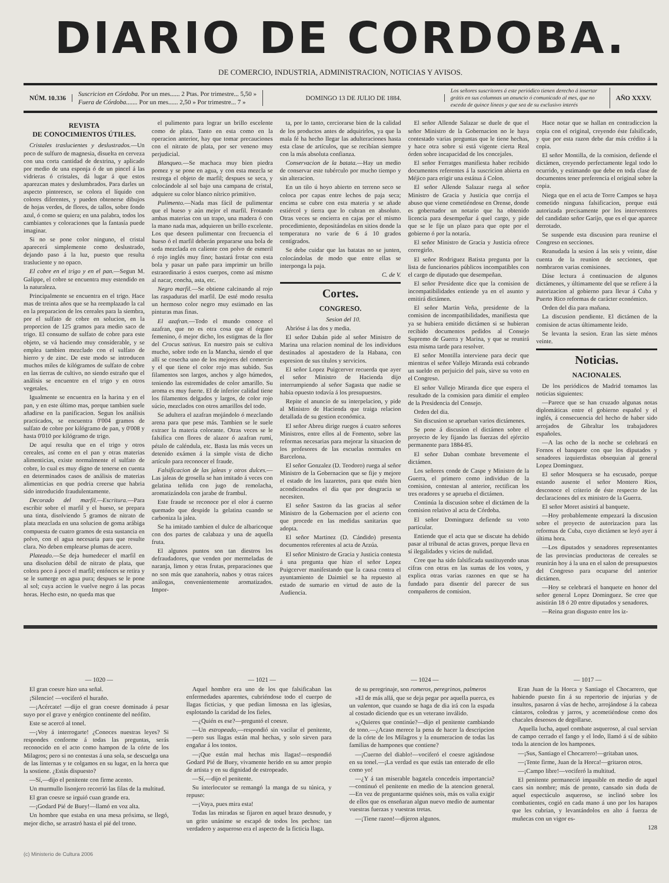DIARIO DE CORDOBA.
DE COMERCIO, INDUSTRIA, ADMINISTRACION, NOTICIAS Y AVISOS.
NÚM. 10.336
Suscricion en Córdoba. Por un mes...... 2 Ptas. Por trimestre... 5,50 »
Fuera de Córdoba....... Por un mes...... 2,50 » Por trimestre... 7 »
DOMINGO 13 DE JULIO DE 1884.
Los señores suscritores á este periódico tienen derecho á insertar grátis en sus columnas un anuncio ó comunicado al mes, que no exceda de quince líneas y que sea de su exclusivo interés
AÑO XXXV.
REVISTA
DE CONOCIMIENTOS ÚTILES.
Cristales traslucientes y deslustrados.—Un poco de sulfuro de magnesia, disuelta en cerveza con una corta cantidad de dextrina, y aplicado por medio de una esponja ó de un pincel á las vidrieras ó cristales, dá lugar á que estos aparezcan mates y deslumbrados. Para darles un aspecto pintoresco, se colora el líquido con colores diferentes, y pueden obtenerse dibujos de hojas verdes, de flores, de tallos, sobre fondo azul, ó como se quiera; en una palabra, todos los cambiantes y coloraciones que la fantasía puede imaginar.
Si no se pone color ninguno, el cristal aparecerá simplemente como deslustrado, dejando paso á la luz, puesto que resulta trasluciente y no opaco.
El cobre en el trigo y en el pan.—Segun M. Galippe, el cobre se encuentra muy estendido en la naturaleza.
Principalmente se encuentra en el trigo. Hace mas de treinta años que se ha reemplazado la cal en la preparacion de los cereales para la siembra, por el sulfato de cobre en solucion, en la proporcion de 125 gramos para medio saco de trigo. El consumo de sulfato de cobre para este objeto, se vá haciendo muy considerable, y se emplea tambien mezclado con el sulfato de hierro y de zinc. De este modo se introducen muchos miles de kilógramos de sulfato de cobre en las tierras de cultivo, no siendo estraño que el análisis se encuentre en el trigo y en otros vegetales.
Igualmente se encuentra en la harina y en el pan, y en este último mas, porque tambien suele añadirse en la panificacion. Segun los análisis practicados, se encuentra 0'004 gramos de sulfato de cobre por kilógramo de pan, y 0'008 y hasta 0'010 por kilógramo de trigo.
De aquí resulta que en el trigo y otros cereales, así como en el pan y otras materias alimenticias, existe normalmente el sulfato de cobre, lo cual es muy digno de tenerse en cuenta en determinados casos de análisis de materias alimenticias en que podria creerse que habria sido introducido fraudulentamente.
Decorado del marfil.—Escritura.—Para escribir sobre el marfil y el hueso, se prepara una tinta, disolviendo 5 gramos de nitrato de plata mezclada en una solucion de goma arábiga compuesta de cuatro gramos de esta sustancia en polvo, con el agua necesaria para que resulte clara. No deben emplearse plumas de acero.
Plateado.—Se deja humedecer el marfil en una disolucion débil de nitrato de plata, que colora poco á poco el marfil; entónces se retira y se le sumerge en agua pura; despues se le pone al sol; cuya accion le vuelve negro á las pocas horas. Hecho esto, no queda mas que
el pulimento para lograr un brillo escelente como de plata. Tanto en esta como en la operacion anterior, hay que tomar precauciones con el nitrato de plata, por ser veneno muy perjudicial.
Blanqueo.—Se machaca muy bien piedra pomez y se pone en agua, y con esta mezcla se restrega el objeto de marfil; despues se seca, y colocándole al sol bajo una campana de cristal, adquiere su color blanco nítrico primitivo.
Pulimento.—Nada mas fácil de pulimentar que el hueso y aún mejor el marfil. Frotando ambas materias con un trapo, una madera ó con la mano nada mas, adquieren un brillo excelente. Los que deseen pulimentar con frecuencia el hueso ó el marfil deberán prepararse una bola de seda mezclada en caliente con polvo de esmeril ó rojo inglés muy fino; bastará frotar con esta bola y pasar un paño para imprimir un brillo estraordinario á estos cuerpos, como así mismo al nacar, concha, asta, etc.
Negro marfil.—Se obtiene calcinando al rojo las raspaduras del marfil. De esté modo resulta un hermoso color negro muy estimado en las pinturas mas finas.
El azafran.—Todo el mundo conoce el azafran, que no es otra cosa que el órgano femenino, ó mejor dicho, los estigmas de la flor del Crocus sativus. En nuestro pais se cultiva mucho, sobre todo en la Mancha, siendo el que allí se cosecha uno de los mejores del comercio y el que tiene el color rojo mas subido. Sus filamentos son largos, anchos y algo húmedos, teniendo las estremidades de color amarillo. Su aroma es muy fuerte. El de inferior calidad tiene los filamentos delgados y largos, de color rojo súcio, mezclados con otros amarillos del todo.
Se adultera el azafran mojándolo ó mezclando arena para que pese más. Tambien se le suele extraer la materia colorante. Otras veces se le falsifica con flores de alazor ó azafran rumí, pétalo de caléndula, etc. Basta las más veces un detenido exámen á la simple vista de dicho artículo para reconocer el fraude.
Falsificacion de las jaleas y otros dulces.—Las jaleas de grosella se han imitado á veces con gelatina teñida con jugo de remolacha, aromatizándola con jarabe de frambul.
Este fraude se reconoce por el olor á cuerno quemado que despide la gelatina cuando se carboniza la jalea.
Se ha imitado tambien el dulce de albaricoque con dos partes de calabaza y una de aquella fruta.
El algunos puntos son tan diestros los defraudadores, que venden por mermeladas de naranja, limon y otras frutas, preparaciones que no son más que zanahoria, nabos y otras raices análogas, convenientemente aromatizados. Impor-
ta, por lo tanto, cerciorarse bien de la calidad de los productos antes de adquirirlos, ya que la mala fé ha hecho llegar las adulteraciones hasta esta clase de artículos, que se recibían siempre con la más absoluta confianza.
Conservacion de la batata.—Hay un medio de conservar este tubérculo por mucho tiempo y sin alteracion.
En un tilo ú hoyo abierto en terreno seco se coloca por capas entre lechos de paja seca; encima se cubre con esta materia y se añade estiércol y tierra que lo cubran en absoluto. Otras veces se encierra en cajas por el mismo procedimiento, depositándolas en sitios donde la temperatura no varie de 6 á 10 grados centígrados.
Se debe cuidar que las batatas no se junten, colocándolas de modo que entre ellas se interponga la paja.
C. de V.
Cortes.
CONGRESO.
Sesion del 10.
Abrióse á las dos y media.
El señor Dabán pide al señor Ministro de Marina una relacion nominal de los individuos destinados al apostadero de la Habana, con espresion de sus títulos y servicios.
El señor Lopez Puigcerver recuerda que ayer el señor Ministro de Hacienda dijo interrumpiendo al señor Sagasta que nadie se habia opuesto todavía á los presupuestos.
Repite el anuncio de su interpelacion, y pide al Ministro de Hacienda que traiga relacion detallada de su gestion económica.
El señor Abreu dirige ruegos á cuatro señores Ministros, entre ellos al de Fomento, sobre las reformas necesarias para mejorar la situacion de los profesores de las escuelas normales en Barcelona.
El señor Gonzalez (D. Teodoro) ruega al señor Ministro de la Gobernacion que se fije y mejore el estado de los lazaretos, para que estén bien acondicionados el dia que por desgracia se necesiten.
El señor Sastron da las gracias al señor Ministro de la Gobernacion por el acierto con que procede en las medidas sanitarias que adopta.
El señor Martinez (D. Cándido) presenta documentos referentes al acta de Arzúa.
El señor Ministro de Gracia y Justicia contesta á una pregunta que hizo el señor Lopez Puigcerver manifestando que la causa contra el ayuntamiento de Daimiel se ha repuesto al estado de sumario en virtud de auto de la Audiencia.
El señor Allende Salazar se duele de que el señor Ministro de la Gobernacion no le haya contestado varias preguntas que le tiene hechas, y hace otra sobre si está vigente cierta Real órden sobre incapacidad de los concejales.
El señor Ferratges manifiesta haber recibido documentos referentes á la suscricion abierta en Méjico para erigir una estátua á Colon.
El señor Allende Salazar ruega al señor Ministro de Gracia y Justicia que corrija el abuso que viene cometiéndose en Orense, donde es gobernador un notario que ha obtenido licencia para desempeñar á quel cargo, y pide que se le fije un plazo para que opte por el gobierno ó por la notaría.
El señor Ministro de Gracia y Justicia ofrece corregirlo.
El señor Rodriguez Batista pregunta por la lista de funcionarios públicos incompatibles con el cargo de diputado que desempeñan.
El señor Presidente dice que la comision de incompatibilidades entiende ya en el asunto y emitirá dictámen.
El señor Martin Veña, presidente de la comision de incompatibilidades, manifiesta que ya se hubiera emitido dictámen si se hubieran recibido documentos pedidos al Consejo Supremo de Guerra y Marina, y que se reunirá esta misma tarde para resolver.
El señor Montilla interviene para decir que mientras el señor Vallejo Miranda está cobrando un sueldo en perjuicio del pais, sirve su voto en el Congreso.
El señor Vallejo Miranda dice que espera el resultado de la comision para dimitir el empleo de la Presidencia del Consejo.
Orden del dia.
Sin discusion se aprueban varios dictámenes.
Se pone á discusion el dictámen sobre el proyecto de ley fijando las fuerzas del ejército permanente para 1884-85.
El señor Daban combate brevemente el dictámen.
Los señores conde de Caspe y Ministro de la Guerra, el primero como individuo de la comision, contestan al anterior, rectifican los tres oradores y se aprueba el dictámen.
Continúa la discusion sobre el dictámen de la comision relativo al acta de Córdoba.
El señor Dominguez defiende su voto particular.
Entiende que el acta que se discute ha debido pasar al tribunal de actas graves, porque lleva en sí ilegalidades y vicios de nulidad.
Cree que ha sido falsificada sustituyendo unas cifras con otras en las sumas de los votos, y explica otras varias razones en que se ha fundado para disentir del parecer de sus compañeros de comision.
Hace notar que se hallan en contradiccion la copia con el original, creyendo éste falsificado, y que por esta razon debe dar más crédito á la copia.
El señor Montilla, de la comision, defiende el dictámen, creyendo perfectamente legal todo lo ocurrido, y estimando que debe en toda clase de documentos tener preferencia el original sobre la copia.
Niega que en el acta de Torre Campos se haya cometido ninguna falsificacion, porque está autorizada precisamente por los interventores del candidato señor Garijo, que es el que aparece derrotado.
Se suspende esta discusion para reunirse el Congreso en secciones.
Reanudada la sesion á las seis y veinte, dáse cuenta de la reunion de secciones, que nombraron varias comisiones.
Dáse lectura á continuacion de algunos dictámenes, y últimamente del que se refiere á la autorizacion al gobierno para llevar á Cuba y Puerto Rico reformas de carácter económico.
Orden del dia para mañana.
La discusion pendiente. El dictámen de la comision de actas últimamente leido.
Se levanta la sesion. Eran las siete ménos veinte.
Noticias.
NACIONALES.
De los periódicos de Madrid tomamos las noticias siguientes:
—Parece que se han cruzado algunas notas diplomáticas entre el gobierno español y el inglés, á consecuencia del hecho de haber sido arrojados de Gibraltar los trabajadores españoles.
—A las ocho de la noche se celebrará en Fornos el banquete con que los diputados y senadores izquierdistas obsequian al general Lopez Dominguez.
El señor Mosquera se ha escusado, porque estando ausente el señor Montero Rios, desconoce el criterio de éste respecto de las declaraciones del ex ministro de la Guerra.
El señor Moret asistirá al banquete.
—Hoy probablemente empezará la discusion sobre el proyecto de autorizacion para las reformas de Cuba, cuyo dictámen se leyó ayer á última hora.
—Los diputados y senadores representantes de las provincias productoras de cereales se reunirán hoy á la una en el salon de presupuestos del Congreso para ocuparse del anterior dictámen.
—Hoy se celebrará el banquete en honor del señor general Lopez Dominguez. Se cree que asistirán 18 ó 20 entre diputados y senadores.
—Reina gran disgusto entre los iz-
— 1020 —
El gran coesre hizo una señal.
¡Silencio! —vociferó el huraño.
—¡Acércate! —dijo el gran coesre dominado á pesar suyo por el grave y enérgico continente del neófito.
Este se acercó al tonel.
—¡Voy á interrogarte! ¿Conoces nuestras leyes? Si respondes conforme á todas las preguntas, serás reconocido en el acto como hampon de la córte de los Milagros; pero si no contestas á una sola, se descuelga una de las linternas y te colgamos en su lugar, en la horca que la sostiene. ¿Estás dispuesto?
—Sí,—dijo el penitente con firme acento.
Un murmullo lisonjero recorrió las filas de la multitud.
El gran coesre se irguió cuan grande era.
—¡Godard Pié de Buey!—llamó en voz alta.
Un hombre que estaba en una mesa próxima, se llegó, mejor dicho, se arrastró hasta el pié del trono.
— 1021 —
Aquel hombre era uno de los que falsificaban las enfermedades aparentes, cubriéndose todo el cuerpo de llagas ficticias, y que pedian limosna en las iglesias, esplotando la caridad de los fieles.
—¿Quién es ese?—preguntó el coesre.
—Un estropeado,—respondió sin vacilar el penitente,—pero sus llagas están mal hechas, y solo sirven para engañar á los tontos.
—¡Que están mal hechas mis llagas!—respondió Godard Pié de Buey, vivamente herido en su amor propio de artista y en su dignidad de estropeado.
—Sí,—dijo el penitente.
Su interlocutor se remangó la manga de su túnica, y repuso:
—¡Vaya, pues mira esta!
Todas las miradas se fijaron en aquel brazo desnudo, y un grito unánime se escapó de todos los pechos: tan verdadero y asqueroso era el aspecto de la ficticia llaga.
— 1024 —
de su peregrinaje, son romeros, peregrinos, palmeros
»El de más allá, que se deja pegar por aquella puerca, es un valenton, que cuando se haga de dia irá con la espada al costado diciendo que es un veterano inválido.
»¿Quieres que continúe?—dijo el penitente cambiando de tono.—¿Acaso merece la pena de hacer la descripcion de la córte de los Milagros y la enumeracion de todas las familias de hampones que contiene?
—¡Cuerno del diablo!—vociferó el coesre agitándose en su tonel.—¡La verdad es que estás tan enterado de ello como yo!
—¿Y á tan miserable bagatela concedeis importancia?—continuó el penitente en medio de la atencion general.—En vez de preguntarme quiénes sois, más os valia exigir de ellos que os enseñaran algun nuevo medio de aumentar vuestras fuerzas y vuestras tretas.
—¡Tiene razon!—dijeron algunos.
— 1017 —
Eran Juan de la Horca y Santiago el Chocarrero, que habiendo puesto fin á su repertorio de injurias y de insultos, pasaron á vías de hecho, arrojándose á la cabeza cántaros, colodras y jarros, y acometiéndose como dos chacales deseosos de degollarse.
Aquella lucha, aquel combate asqueroso, al cual servian de campo cerrado el fango y el lodo, llamó á sí de súbito toda la atencion de los hampones.
—¡Sus, Santiago el Chocarrero!—gritaban unos.
—¡Tente firme, Juan de la Horca!—gritaron otros.
—¡Campo libre!—vociferó la multitud.
El penitente permaneció impasible en medio de aquel caos sin nombre; más de pronto, cansado sin duda de aquel espectáculo asqueroso, se inclinó sobre los combatientes, cogió en cada mano á uno por los harapos que les cubrian, y levantándolos en alto á fuerza de muñecas con un vigor es-
128
(c) Ministerio de Cultura 2006